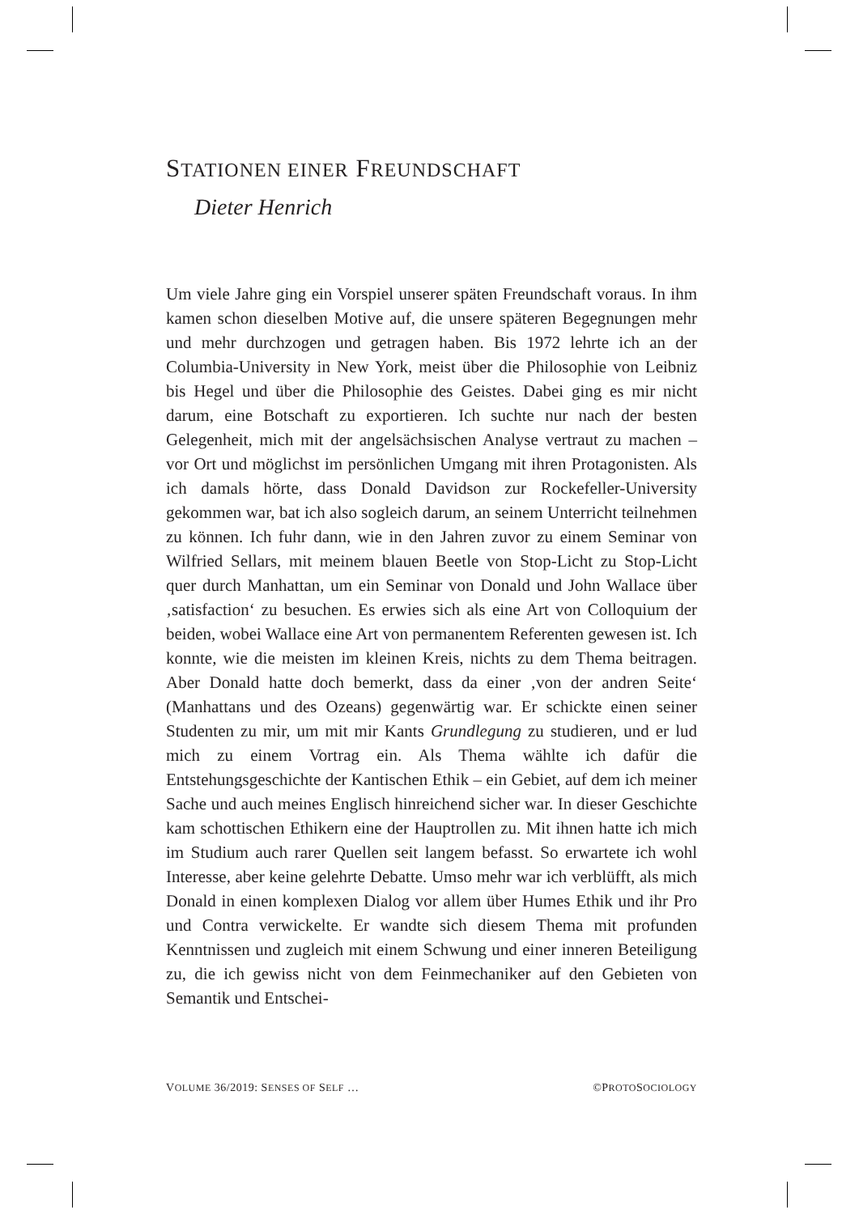STATIONEN EINER FREUNDSCHAFT
Dieter Henrich
Um viele Jahre ging ein Vorspiel unserer späten Freundschaft voraus. In ihm kamen schon dieselben Motive auf, die unsere späteren Begegnungen mehr und mehr durchzogen und getragen haben. Bis 1972 lehrte ich an der Columbia-University in New York, meist über die Philosophie von Leibniz bis Hegel und über die Philosophie des Geistes. Dabei ging es mir nicht darum, eine Botschaft zu exportieren. Ich suchte nur nach der besten Gelegenheit, mich mit der angelsächsischen Analyse vertraut zu machen – vor Ort und möglichst im persönlichen Umgang mit ihren Protagonisten. Als ich damals hörte, dass Donald Davidson zur Rockefeller-University gekommen war, bat ich also sogleich darum, an seinem Unterricht teilnehmen zu können. Ich fuhr dann, wie in den Jahren zuvor zu einem Seminar von Wilfried Sellars, mit meinem blauen Beetle von Stop-Licht zu Stop-Licht quer durch Manhattan, um ein Seminar von Donald und John Wallace über ‚satisfaction‘ zu besuchen. Es erwies sich als eine Art von Colloquium der beiden, wobei Wallace eine Art von permanentem Referenten gewesen ist. Ich konnte, wie die meisten im kleinen Kreis, nichts zu dem Thema beitragen. Aber Donald hatte doch bemerkt, dass da einer ‚von der andren Seite‘ (Manhattans und des Ozeans) gegenwärtig war. Er schickte einen seiner Studenten zu mir, um mit mir Kants Grundlegung zu studieren, und er lud mich zu einem Vortrag ein. Als Thema wählte ich dafür die Entstehungsgeschichte der Kantischen Ethik – ein Gebiet, auf dem ich meiner Sache und auch meines Englisch hinreichend sicher war. In dieser Geschichte kam schottischen Ethikern eine der Hauptrollen zu. Mit ihnen hatte ich mich im Studium auch rarer Quellen seit langem befasst. So erwartete ich wohl Interesse, aber keine gelehrte Debatte. Umso mehr war ich verblüfft, als mich Donald in einen komplexen Dialog vor allem über Humes Ethik und ihr Pro und Contra verwickelte. Er wandte sich diesem Thema mit profunden Kenntnissen und zugleich mit einem Schwung und einer inneren Beteiligung zu, die ich gewiss nicht von dem Feinmechaniker auf den Gebieten von Semantik und Entschei-
VOLUME 36/2019: SENSES OF SELF … ©PROTOSOCIOLOGY